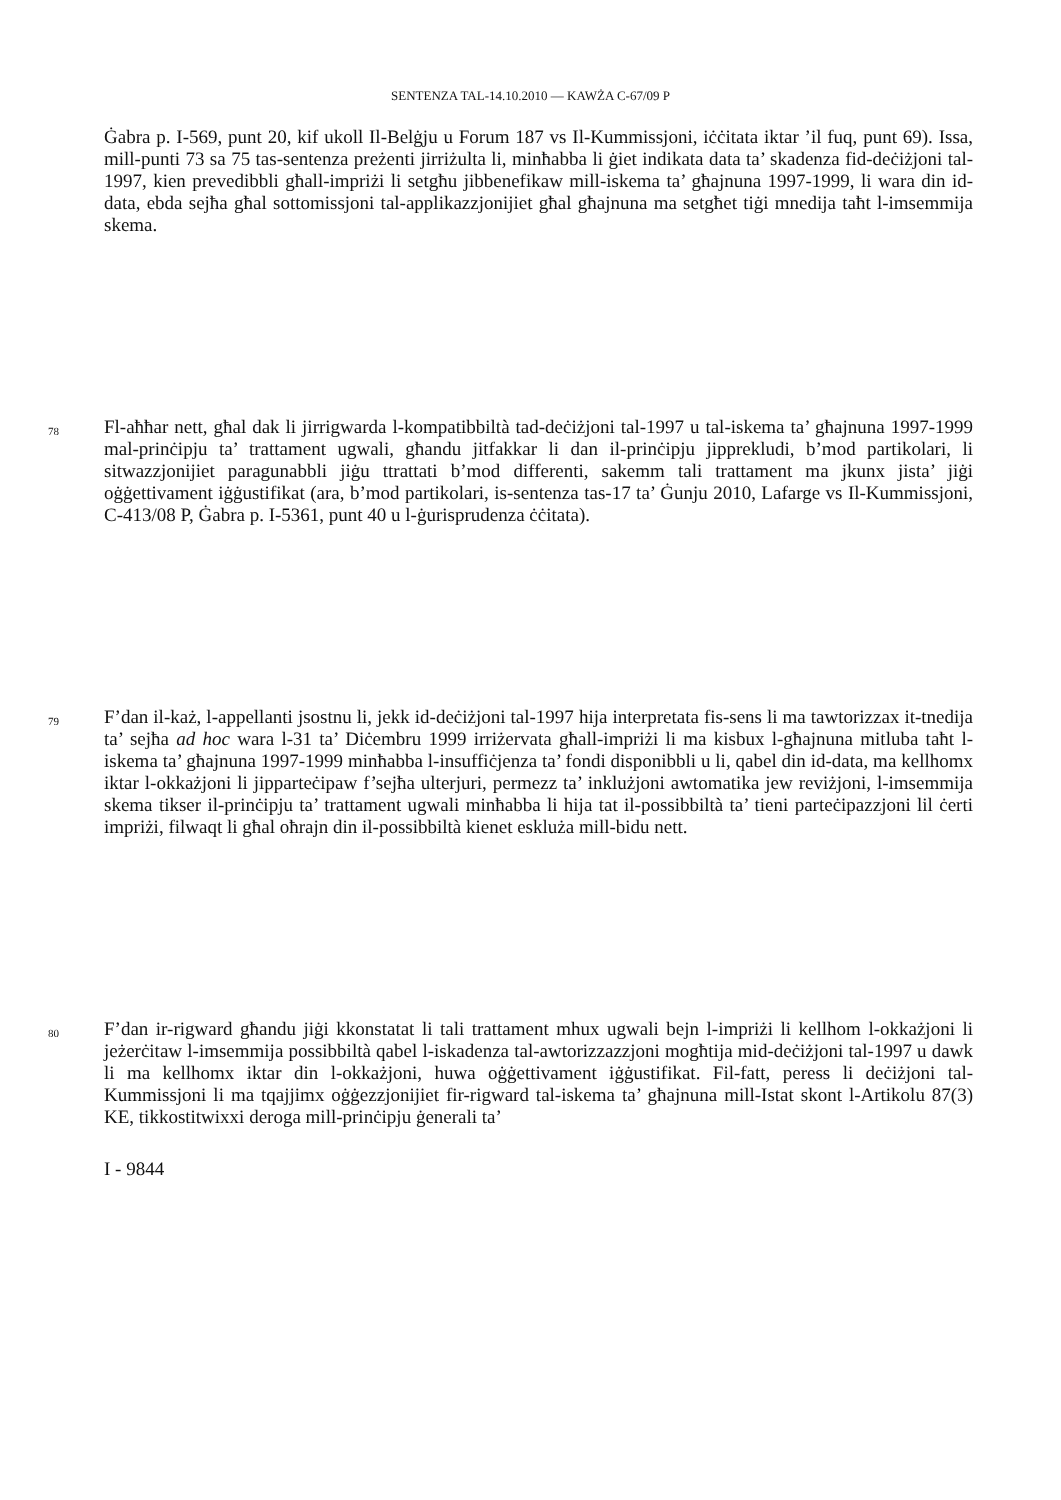SENTENZA TAL-14.10.2010 — KAWŻA C-67/09 P
Ġabra p. I-569, punt 20, kif ukoll Il-Belġju u Forum 187 vs Il-Kummissjoni, iċċitata iktar ’il fuq, punt 69). Issa, mill-punti 73 sa 75 tas-sentenza preżenti jirriżulta li, minħabba li ġiet indikata data ta’ skadenza fid-deċiżjoni tal-1997, kien prevedibbli għall-impriżi li setgħu jibbenefikaw mill-iskema ta’ għajnuna 1997-1999, li wara din id-data, ebda sejħa għal sottomissjoni tal-applikazzjonijiet għal għajnuna ma setgħet tiġi mnedija taħt l-imsemmija skema.
78
Fl-aħħar nett, għal dak li jirrigwarda l-kompatibbiltà tad-deċiżjoni tal-1997 u tal-iskema ta’ għajnuna 1997-1999 mal-prinċipju ta’ trattament ugwali, għandu jitfakkar li dan il-prinċipju jipprekludi, b’mod partikolari, li sitwazzjonijiet paragunabbli jiġu ttrattati b’mod differenti, sakemm tali trattament ma jkunx jista’ jiġi oġġettivament iġġustifikat (ara, b’mod partikolari, is-sentenza tas-17 ta’ Ġunju 2010, Lafarge vs Il-Kummissjoni, C-413/08 P, Ġabra p. I-5361, punt 40 u l-ġurisprudenza ċċitata).
79
F’dan il-każ, l-appellanti jsostnu li, jekk id-deċiżjoni tal-1997 hija interpretata fis-sens li ma tawtorizzax it-tnedija ta’ sejħa ad hoc wara l-31 ta’ Diċembru 1999 irriżervata għall-impriżi li ma kisbux l-għajnuna mitluba taħt l-iskema ta’ għajnuna 1997-1999 minħabba l-insuffiċjenza ta’ fondi disponibbli u li, qabel din id-data, ma kellhomx iktar l-okkażjoni li jipparteċipaw f’sejħa ulterjuri, permezz ta’ inklużjoni awtomatika jew reviżjoni, l-imsemmija skema tikser il-prinċipju ta’ trattament ugwali minħabba li hija tat il-possibbiltà ta’ tieni parteċipazzjoni lil ċerti impriżi, filwaqt li għal oħrajn din il-possibbiltà kienet eskluża mill-bidu nett.
80
F’dan ir-rigward għandu jiġi kkonstatat li tali trattament mhux ugwali bejn l-impriżi li kellhom l-okkażjoni li jeżerċitaw l-imsemmija possibbiltà qabel l-iskadenza tal-awtorizzazzjoni mogħtija mid-deċiżjoni tal-1997 u dawk li ma kellhomx iktar din l-okkażjoni, huwa oġġettivament iġġustifikat. Fil-fatt, peress li deċiżjoni tal-Kummissjoni li ma tqajjimx oġġezzjonijiet fir-rigward tal-iskema ta’ għajnuna mill-Istat skont l-Artikolu 87(3) KE, tikkostitwixxi deroga mill-prinċipju ġenerali ta’
I - 9844